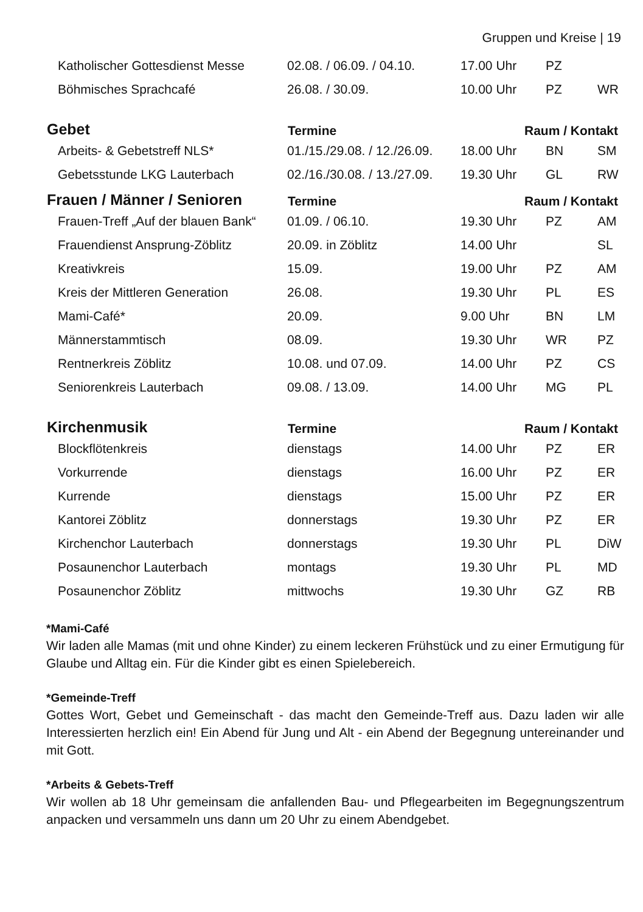Gruppen und Kreise | 19
| Katholischer Gottesdienst Messe | 02.08. / 06.09. / 04.10. | 17.00 Uhr | PZ | |
| Böhmisches Sprachcafé | 26.08. / 30.09. | 10.00 Uhr | PZ | WR |
| Gebet | Termine | Raum / Kontakt | | |
| Arbeits- & Gebetstreff NLS* | 01./15./29.08. / 12./26.09. | 18.00 Uhr | BN | SM |
| Gebetsstunde LKG Lauterbach | 02./16./30.08. / 13./27.09. | 19.30 Uhr | GL | RW |
| Frauen / Männer / Senioren | Termine | Raum / Kontakt | | |
| Frauen-Treff „Auf der blauen Bank“ | 01.09. / 06.10. | 19.30 Uhr | PZ | AM |
| Frauendienst Ansprung-Zöblitz | 20.09. in Zöblitz | 14.00 Uhr | | SL |
| Kreativkreis | 15.09. | 19.00 Uhr | PZ | AM |
| Kreis der Mittleren Generation | 26.08. | 19.30 Uhr | PL | ES |
| Mami-Café* | 20.09. | 9.00 Uhr | BN | LM |
| Männerstammtisch | 08.09. | 19.30 Uhr | WR | PZ |
| Rentnerkreis Zöblitz | 10.08. und 07.09. | 14.00 Uhr | PZ | CS |
| Seniorenkreis Lauterbach | 09.08. / 13.09. | 14.00 Uhr | MG | PL |
| Kirchenmusik | Termine | Raum / Kontakt | | |
| Blockflötenkreis | dienstags | 14.00 Uhr | PZ | ER |
| Vorkurrende | dienstags | 16.00 Uhr | PZ | ER |
| Kurrende | dienstags | 15.00 Uhr | PZ | ER |
| Kantorei Zöblitz | donnerstags | 19.30 Uhr | PZ | ER |
| Kirchenchor Lauterbach | donnerstags | 19.30 Uhr | PL | DiW |
| Posaunenchor Lauterbach | montags | 19.30 Uhr | PL | MD |
| Posaunenchor Zöblitz | mittwochs | 19.30 Uhr | GZ | RB |
*Mami-Café
Wir laden alle Mamas (mit und ohne Kinder) zu einem leckeren Frühstück und zu einer Ermutigung für Glaube und Alltag ein. Für die Kinder gibt es einen Spielebereich.
*Gemeinde-Treff
Gottes Wort, Gebet und Gemeinschaft - das macht den Gemeinde-Treff aus. Dazu laden wir alle Interessierten herzlich ein! Ein Abend für Jung und Alt - ein Abend der Begegnung untereinander und mit Gott.
*Arbeits & Gebets-Treff
Wir wollen ab 18 Uhr gemeinsam die anfallenden Bau- und Pflegearbeiten im Begegnungszentrum anpacken und versammeln uns dann um 20 Uhr zu einem Abendgebet.